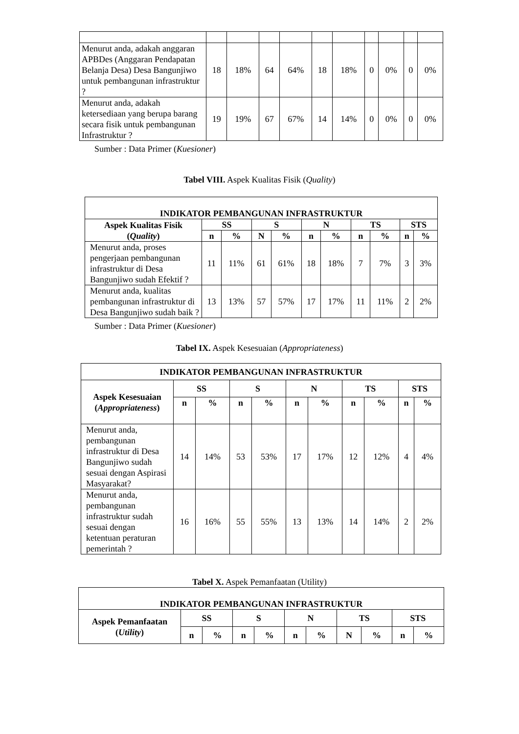| Menurut anda, adakah anggaran APBDes (Anggaran Pendapatan Belanja Desa) Desa Bangunjiwo untuk pembangunan infrastruktur ? | 18 | 18% | 64 | 64% | 18 | 18% | 0 | 0% | 0 | 0% |
| Menurut anda, adakah ketersediaan yang berupa barang secara fisik untuk pembangunan Infrastruktur ? | 19 | 19% | 67 | 67% | 14 | 14% | 0 | 0% | 0 | 0% |
Sumber : Data Primer (Kuesioner)
Tabel VIII. Aspek Kualitas Fisik (Quality)
| INDIKATOR PEMBANGUNAN INFRASTRUKTUR | | | | | | | | | | |
| --- | --- | --- | --- | --- | --- | --- | --- | --- | --- | --- |
| Aspek Kualitas Fisik ( Quality ) | SS | | S | | N | | TS | | STS | |
| | n | % | N | % | n | % | n | % | n | % |
| Menurut anda, proses pengerjaan pembangunan infrastruktur di Desa Bangunjiwo sudah Efektif ? | 11 | 11% | 61 | 61% | 18 | 18% | 7 | 7% | 3 | 3% |
| Menurut anda, kualitas pembangunan infrastruktur di Desa Bangunjiwo sudah baik ? | 13 | 13% | 57 | 57% | 17 | 17% | 11 | 11% | 2 | 2% |
Sumber : Data Primer (Kuesioner)
Tabel IX. Aspek Kesesuaian (Appropriateness)
| INDIKATOR PEMBANGUNAN INFRASTRUKTUR | | | | | | | | | | |
| --- | --- | --- | --- | --- | --- | --- | --- | --- | --- | --- |
| Aspek Kesesuaian ( Appropriateness ) | SS | | S | | N | | TS | | STS | |
| | n | % | n | % | n | % | n | % | n | % |
| Menurut anda, pembangunan infrastruktur di Desa Bangunjiwo sudah sesuai dengan Aspirasi Masyarakat? | 14 | 14% | 53 | 53% | 17 | 17% | 12 | 12% | 4 | 4% |
| Menurut anda, pembangunan infrastruktur sudah sesuai dengan ketentuan peraturan pemerintah ? | 16 | 16% | 55 | 55% | 13 | 13% | 14 | 14% | 2 | 2% |
Tabel X. Aspek Pemanfaatan (Utility)
| INDIKATOR PEMBANGUNAN INFRASTRUKTUR | | | | | | | | | | |
| --- | --- | --- | --- | --- | --- | --- | --- | --- | --- | --- |
| Aspek Pemanfaatan ( Utility ) | SS | | S | | N | | TS | | STS | |
| | n | % | n | % | n | % | N | % | n | % |